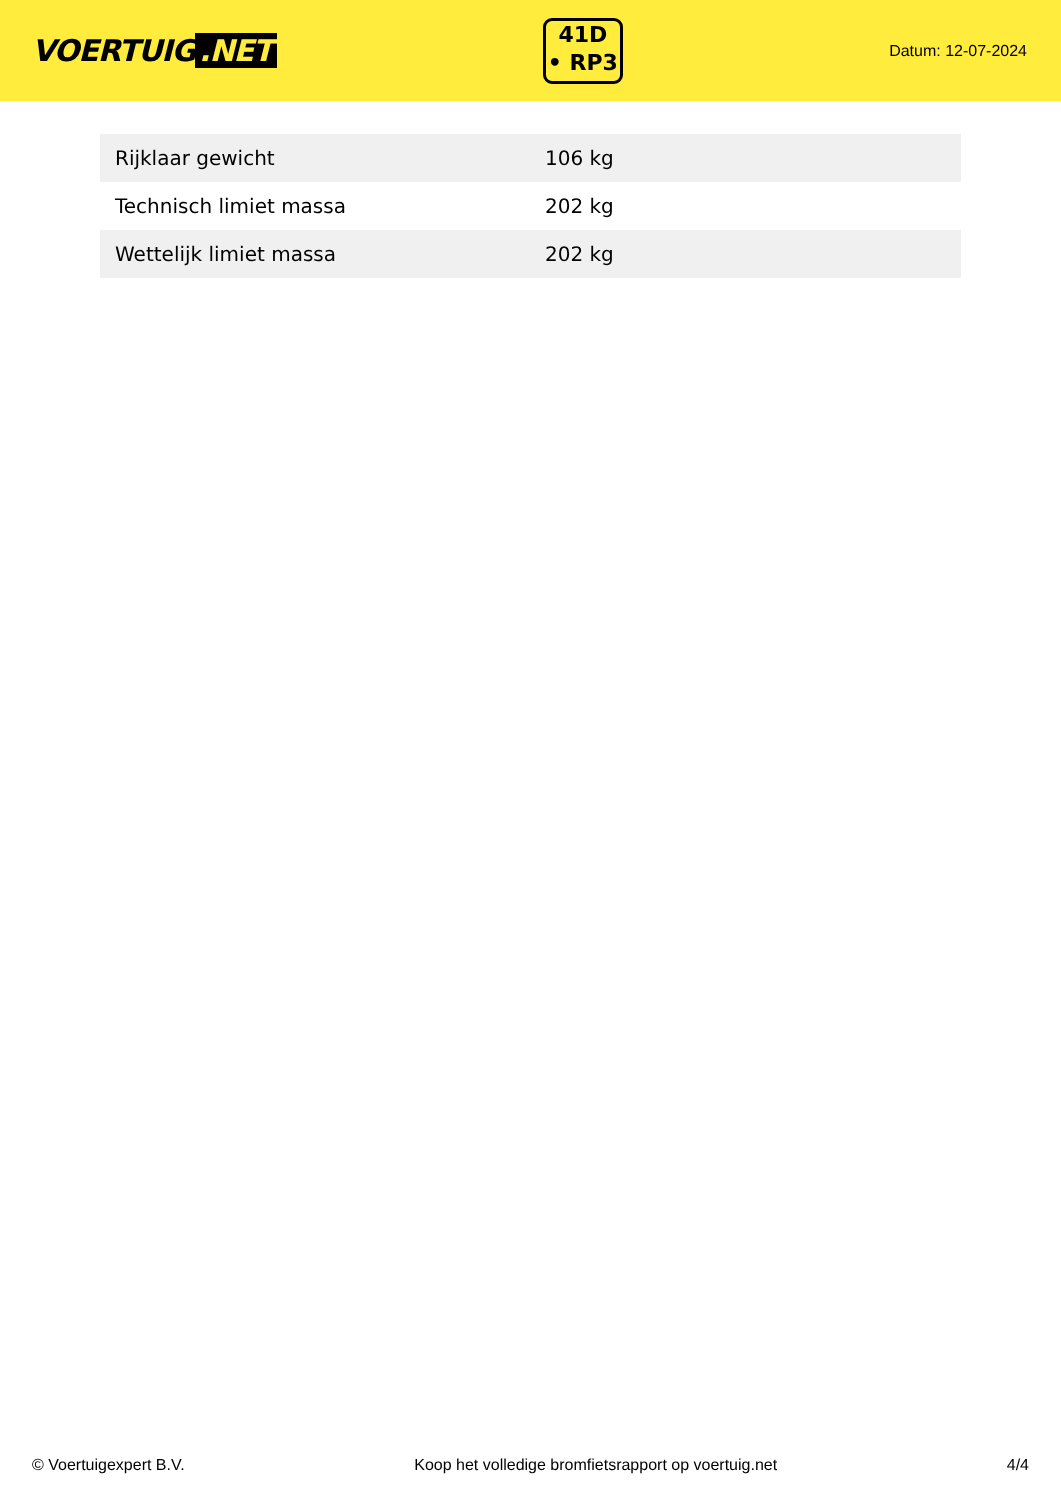VOERTUIG.NET
41D
• RP3
Datum: 12-07-2024
| Rijklaar gewicht | 106 kg |
| Technisch limiet massa | 202 kg |
| Wettelijk limiet massa | 202 kg |
© Voertuigexpert B.V. Koop het volledige bromfietsrapport op voertuig.net 4/4